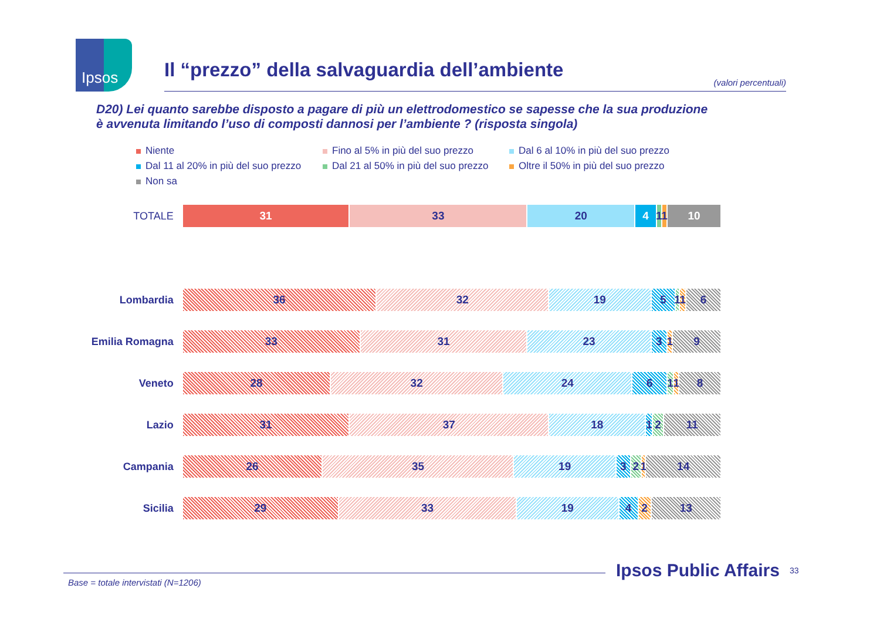Ipsos
Il “prezzo” della salvaguardia dell’ambiente
(valori percentuali)
D20) Lei quanto sarebbe disposto a pagare di più un elettrodomestico se sapesse che la sua produzione
è avvenuta limitando l’uso di composti dannosi per l’ambiente ? (risposta singola)
Niente
Fino al 5% in più del suo prezzo
Dal 6 al 10% in più del suo prezzo
Dal 11 al 20% in più del suo prezzo
Dal 21 al 50% in più del suo prezzo
Oltre il 50% in più del suo prezzo
Non sa
TOTALE
31 33 20 4 1 1 10
Lombardia
36 32 19 5 1 1 6
Emilia Romagna
33 31 23 3 1 9
Veneto
28 32 24 6 1 1 8
Lazio
31 37 18 1 2 11
Campania
26 35 19 3 2 1 14
Sicilia
29 33 19 4 2 13
Base = totale intervistati (N=1206)
Ipsos Public Affairs 33